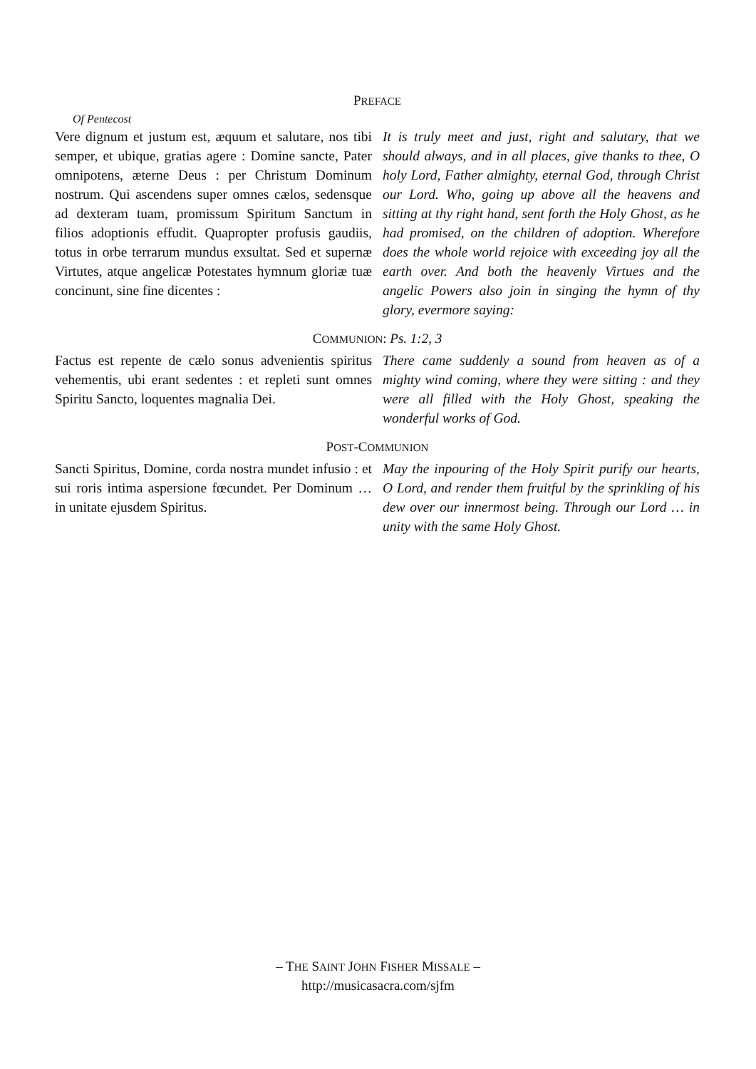PREFACE
Of Pentecost
Vere dignum et justum est, æquum et salutare, nos tibi semper, et ubique, gratias agere : Domine sancte, Pater omnipotens, æterne Deus : per Christum Dominum nostrum. Qui ascendens super omnes cælos, sedensque ad dexteram tuam, promissum Spiritum Sanctum in filios adoptionis effudit. Quapropter profusis gaudiis, totus in orbe terrarum mundus exsultat. Sed et supernæ Virtutes, atque angelicæ Potestates hymnum gloriæ tuæ concinunt, sine fine dicentes :
It is truly meet and just, right and salutary, that we should always, and in all places, give thanks to thee, O holy Lord, Father almighty, eternal God, through Christ our Lord. Who, going up above all the heavens and sitting at thy right hand, sent forth the Holy Ghost, as he had promised, on the children of adoption. Wherefore does the whole world rejoice with exceeding joy all the earth over. And both the heavenly Virtues and the angelic Powers also join in singing the hymn of thy glory, evermore saying:
COMMUNION: Ps. 1:2, 3
Factus est repente de cælo sonus advenientis spiritus vehementis, ubi erant sedentes : et repleti sunt omnes Spiritu Sancto, loquentes magnalia Dei.
There came suddenly a sound from heaven as of a mighty wind coming, where they were sitting : and they were all filled with the Holy Ghost, speaking the wonderful works of God.
POST-COMMUNION
Sancti Spiritus, Domine, corda nostra mundet infusio : et sui roris intima aspersione fœcundet. Per Dominum … in unitate ejusdem Spiritus.
May the inpouring of the Holy Spirit purify our hearts, O Lord, and render them fruitful by the sprinkling of his dew over our innermost being. Through our Lord … in unity with the same Holy Ghost.
– THE SAINT JOHN FISHER MISSALE –
http://musicasacra.com/sjfm